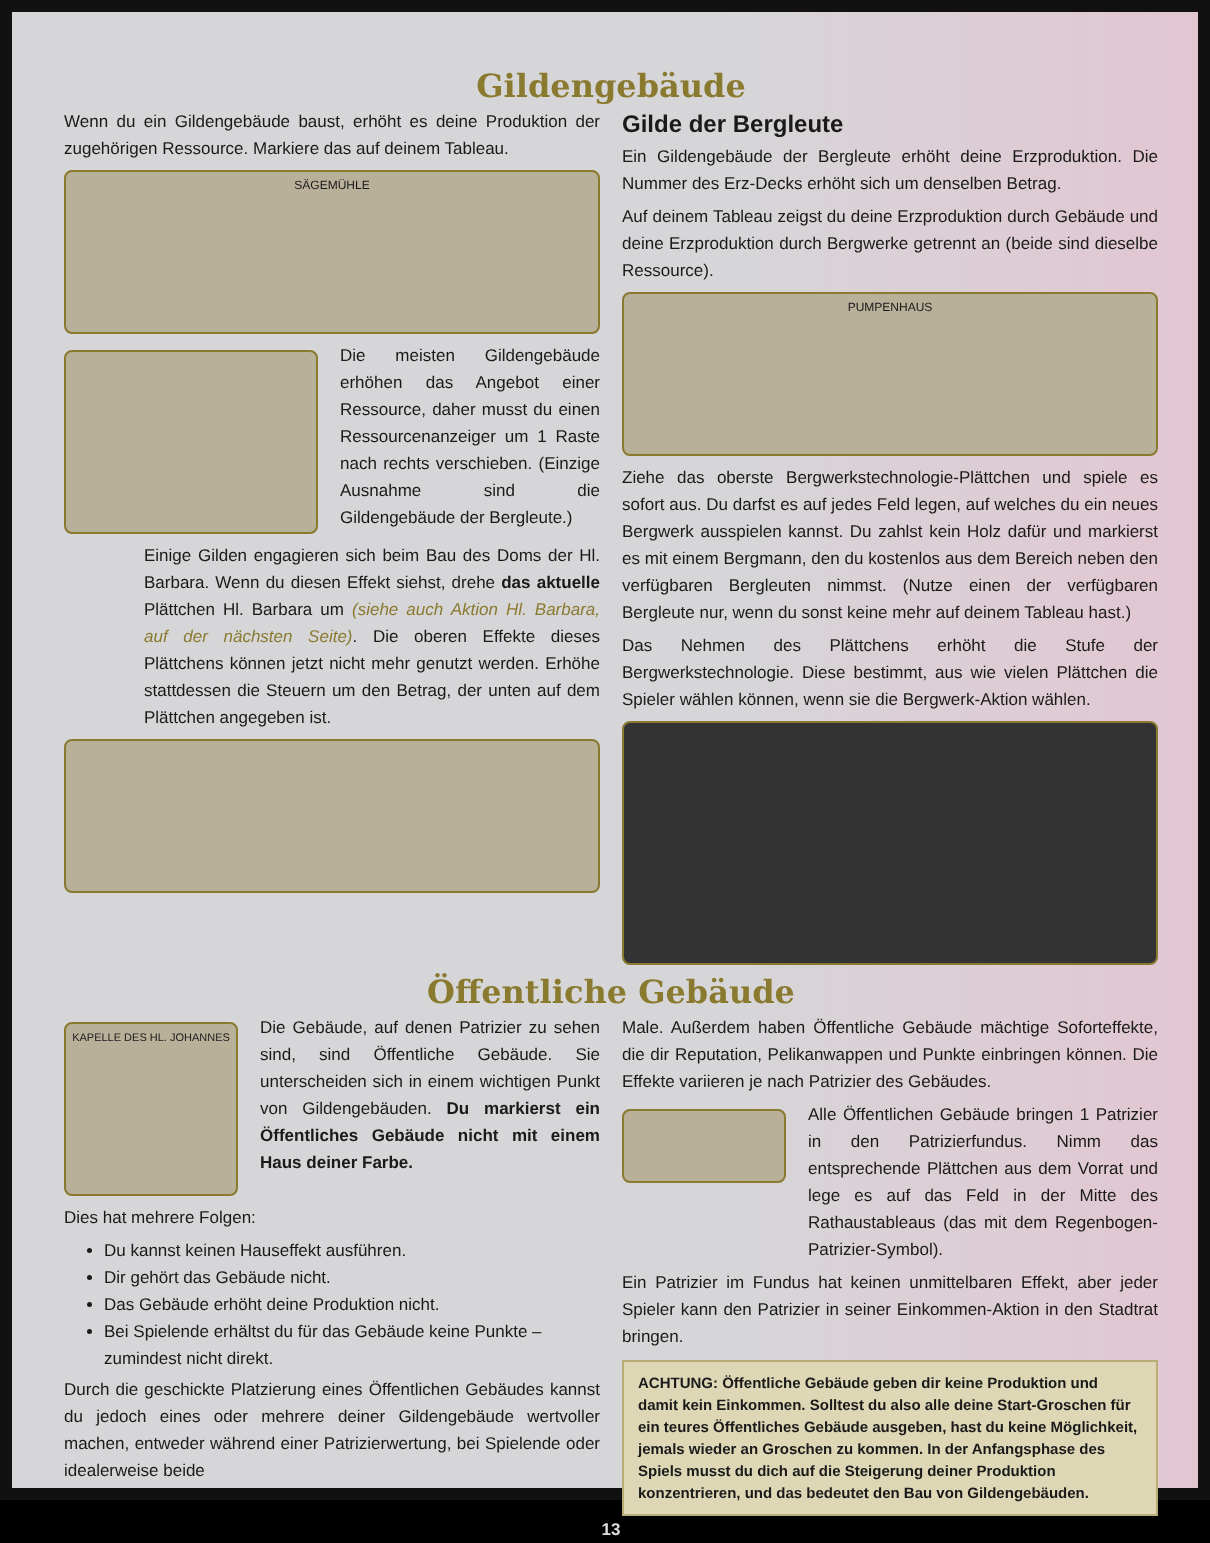Gildengebäude
Wenn du ein Gildengebäude baust, erhöht es deine Produktion der zugehörigen Ressource. Markiere das auf deinem Tableau.
SÄGEMÜHLE
Die meisten Gildengebäude erhöhen das Angebot einer Ressource, daher musst du einen Ressourcenanzeiger um 1 Raste nach rechts verschieben. (Einzige Ausnahme sind die Gildengebäude der Bergleute.)
Einige Gilden engagieren sich beim Bau des Doms der Hl. Barbara. Wenn du diesen Effekt siehst, drehe das aktuelle Plättchen Hl. Barbara um (siehe auch Aktion Hl. Barbara, auf der nächsten Seite). Die oberen Effekte dieses Plättchens können jetzt nicht mehr genutzt werden. Erhöhe stattdessen die Steuern um den Betrag, der unten auf dem Plättchen angegeben ist.
Gilde der Bergleute
Ein Gildengebäude der Bergleute erhöht deine Erzproduktion. Die Nummer des Erz-Decks erhöht sich um denselben Betrag.
Auf deinem Tableau zeigst du deine Erzproduktion durch Gebäude und deine Erzproduktion durch Bergwerke getrennt an (beide sind dieselbe Ressource).
PUMPENHAUS
Ziehe das oberste Bergwerkstechnologie-Plättchen und spiele es sofort aus. Du darfst es auf jedes Feld legen, auf welches du ein neues Bergwerk ausspielen kannst. Du zahlst kein Holz dafür und markierst es mit einem Bergmann, den du kostenlos aus dem Bereich neben den verfügbaren Bergleuten nimmst. (Nutze einen der verfügbaren Bergleute nur, wenn du sonst keine mehr auf deinem Tableau hast.)
Das Nehmen des Plättchens erhöht die Stufe der Bergwerkstechnologie. Diese bestimmt, aus wie vielen Plättchen die Spieler wählen können, wenn sie die Bergwerk-Aktion wählen.
Öffentliche Gebäude
KAPELLE DES HL. JOHANNES
Die Gebäude, auf denen Patrizier zu sehen sind, sind Öffentliche Gebäude. Sie unterscheiden sich in einem wichtigen Punkt von Gildengebäuden. Du markierst ein Öffentliches Gebäude nicht mit einem Haus deiner Farbe.
Dies hat mehrere Folgen:
Du kannst keinen Hauseffekt ausführen.
Dir gehört das Gebäude nicht.
Das Gebäude erhöht deine Produktion nicht.
Bei Spielende erhältst du für das Gebäude keine Punkte – zumindest nicht direkt.
Durch die geschickte Platzierung eines Öffentlichen Gebäudes kannst du jedoch eines oder mehrere deiner Gildengebäude wertvoller machen, entweder während einer Patrizierwertung, bei Spielende oder idealerweise beide
Male. Außerdem haben Öffentliche Gebäude mächtige Soforteffekte, die dir Reputation, Pelikanwappen und Punkte einbringen können. Die Effekte variieren je nach Patrizier des Gebäudes.
Alle Öffentlichen Gebäude bringen 1 Patrizier in den Patrizierfundus. Nimm das entsprechende Plättchen aus dem Vorrat und lege es auf das Feld in der Mitte des Rathaustableaus (das mit dem Regenbogen-Patrizier-Symbol).
Ein Patrizier im Fundus hat keinen unmittelbaren Effekt, aber jeder Spieler kann den Patrizier in seiner Einkommen-Aktion in den Stadtrat bringen.
ACHTUNG: Öffentliche Gebäude geben dir keine Produktion und damit kein Einkommen. Solltest du also alle deine Start-Groschen für ein teures Öffentliches Gebäude ausgeben, hast du keine Möglichkeit, jemals wieder an Groschen zu kommen. In der Anfangsphase des Spiels musst du dich auf die Steigerung deiner Produktion konzentrieren, und das bedeutet den Bau von Gildengebäuden.
13